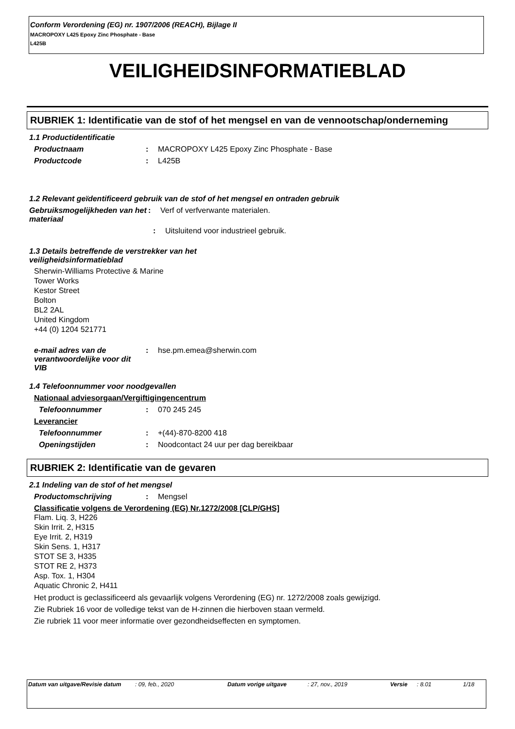Conform Verordening (EG) nr. 1907/2006 (REACH), Bijlage II
MACROPOXY L425 Epoxy Zinc Phosphate - Base
L425B
VEILIGHEIDSINFORMATIEBLAD
RUBRIEK 1: Identificatie van de stof of het mengsel en van de vennootschap/onderneming
1.1 Productidentificatie
Productnaam : MACROPOXY L425 Epoxy Zinc Phosphate - Base
Productcode : L425B
1.2 Relevant geïdentificeerd gebruik van de stof of het mengsel en ontraden gebruik
Gebruiksmogelijkheden van het materiaal
: Verf of verfverwante materialen.
: Uitsluitend voor industrieel gebruik.
1.3 Details betreffende de verstrekker van het veiligheidsinformatieblad
Sherwin-Williams Protective & Marine
Tower Works
Kestor Street
Bolton
BL2 2AL
United Kingdom
+44 (0) 1204 521771
e-mail adres van de verantwoordelijke voor dit VIB
: hse.pm.emea@sherwin.com
1.4 Telefoonnummer voor noodgevallen
Nationaal adviesorgaan/Vergiftigingencentrum
Telefoonnummer : 070 245 245
Leverancier
Telefoonnummer : +(44)-870-8200 418
Openingstijden : Noodcontact 24 uur per dag bereikbaar
RUBRIEK 2: Identificatie van de gevaren
2.1 Indeling van de stof of het mengsel
Productomschrijving : Mengsel
Classificatie volgens de Verordening (EG) Nr.1272/2008 [CLP/GHS]
Flam. Liq. 3, H226
Skin Irrit. 2, H315
Eye Irrit. 2, H319
Skin Sens. 1, H317
STOT SE 3, H335
STOT RE 2, H373
Asp. Tox. 1, H304
Aquatic Chronic 2, H411
Het product is geclassificeerd als gevaarlijk volgens Verordening (EG) nr. 1272/2008 zoals gewijzigd.
Zie Rubriek 16 voor de volledige tekst van de H-zinnen die hierboven staan vermeld.
Zie rubriek 11 voor meer informatie over gezondheidseffecten en symptomen.
Datum van uitgave/Revisie datum
: 09, feb., 2020 Datum vorige uitgave : 27, nov., 2019 Versie : 8.01 1/18